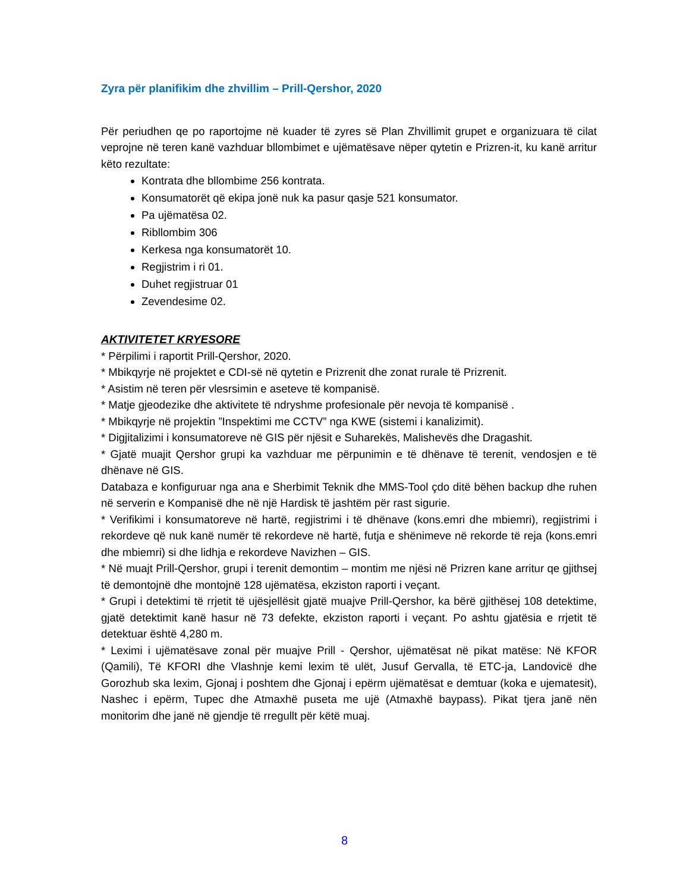Zyra për planifikim dhe zhvillim – Prill-Qershor, 2020
Për periudhen qe po raportojme në kuader të zyres së Plan Zhvillimit grupet e organizuara të cilat veprojne në teren kanë vazhduar bllombimet e ujëmatësave nëper qytetin e Prizren-it, ku kanë arritur këto rezultate:
Kontrata dhe bllombime 256 kontrata.
Konsumatorët që ekipa jonë nuk ka pasur qasje 521 konsumator.
Pa ujëmatësa 02.
Ribllombim 306
Kerkesa nga konsumatorët 10.
Regjistrim i ri 01.
Duhet regjistruar 01
Zevendesime 02.
AKTIVITETET KRYESORE
* Përpilimi i raportit Prill-Qershor, 2020.
* Mbikqyrje në projektet e CDI-së në qytetin e Prizrenit dhe zonat rurale të Prizrenit.
* Asistim në teren për vlesrsimin e aseteve të kompanisë.
* Matje gjeodezike dhe aktivitete të ndryshme profesionale për nevoja të kompanisë .
* Mbikqyrje në projektin ”Inspektimi me CCTV” nga KWE (sistemi i kanalizimit).
* Digjitalizimi i konsumatoreve në GIS për njësit e Suharekës, Malishevës dhe Dragashit.
* Gjatë muajit Qershor grupi ka vazhduar me përpunimin e të dhënave të terenit, vendosjen e të dhënave në GIS.
Databaza e konfiguruar nga ana e Sherbimit Teknik dhe MMS-Tool çdo ditë bëhen backup dhe ruhen në serverin e Kompanisë dhe në një Hardisk të jashtëm për rast sigurie.
* Verifikimi i konsumatoreve në hartë, regjistrimi i të dhënave (kons.emri dhe mbiemri), regjistrimi i rekordeve që nuk kanë numër të rekordeve në hartë, futja e shënimeve në rekorde të reja (kons.emri dhe mbiemri) si dhe lidhja e rekordeve Navizhen – GIS.
* Në muajt Prill-Qershor, grupi i terenit demontim – montim me njësi në Prizren kane arritur qe gjithsej të demontojnë dhe montojnë 128 ujëmatësa, ekziston raporti i veçant.
* Grupi i detektimi të rrjetit të ujësjellësit gjatë muajve Prill-Qershor, ka bërë gjithësej 108 detektime, gjatë detektimit kanë hasur në 73 defekte, ekziston raporti i veçant. Po ashtu gjatësia e rrjetit të detektuar është 4,280 m.
* Leximi i ujëmatësave zonal për muajve Prill - Qershor, ujëmatësat në pikat matëse: Në KFOR (Qamili), Të KFORI dhe Vlashnje kemi lexim të ulët, Jusuf Gervalla, të ETC-ja, Landovicë dhe Gorozhub ska lexim, Gjonaj i poshtem dhe Gjonaj i epërm ujëmatësat e demtuar (koka e ujematesit), Nashec i epërm, Tupec dhe Atmaxhë puseta me ujë (Atmaxhë baypass). Pikat tjera janë nën monitorim dhe janë në gjendje të rregullt për këtë muaj.
8